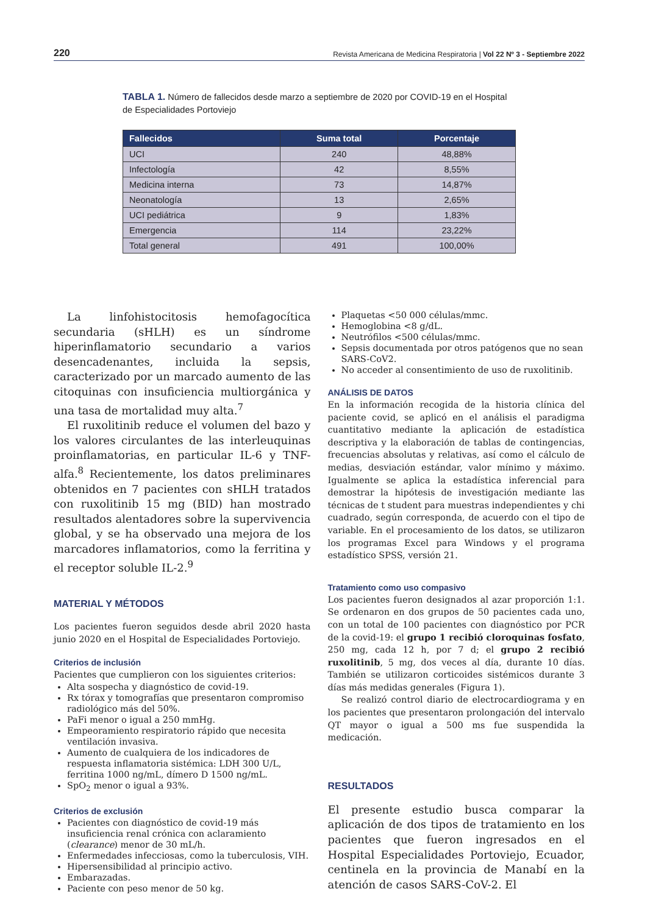220 Revista Americana de Medicina Respiratoria | Vol 22 Nº 3 - Septiembre 2022
TABLA 1. Número de fallecidos desde marzo a septiembre de 2020 por COVID-19 en el Hospital de Especialidades Portoviejo
| Fallecidos | Suma total | Porcentaje |
| --- | --- | --- |
| UCI | 240 | 48,88% |
| Infectología | 42 | 8,55% |
| Medicina interna | 73 | 14,87% |
| Neonatología | 13 | 2,65% |
| UCI pediátrica | 9 | 1,83% |
| Emergencia | 114 | 23,22% |
| Total general | 491 | 100,00% |
La linfohistocitosis hemofagocítica secundaria (sHLH) es un síndrome hiperinflamatorio secundario a varios desencadenantes, incluida la sepsis, caracterizado por un marcado aumento de las citoquinas con insuficiencia multiorgánica y una tasa de mortalidad muy alta.<sup>7</sup>
El ruxolitinib reduce el volumen del bazo y los valores circulantes de las interleuquinas proinflamatorias, en particular IL-6 y TNF-alfa.<sup>8</sup> Recientemente, los datos preliminares obtenidos en 7 pacientes con sHLH tratados con ruxolitinib 15 mg (BID) han mostrado resultados alentadores sobre la supervivencia global, y se ha observado una mejora de los marcadores inflamatorios, como la ferritina y el receptor soluble IL-2.<sup>9</sup>
MATERIAL Y MÉTODOS
Los pacientes fueron seguidos desde abril 2020 hasta junio 2020 en el Hospital de Especialidades Portoviejo.
Criterios de inclusión
Pacientes que cumplieron con los siguientes criterios:
Alta sospecha y diagnóstico de covid-19.
Rx tórax y tomografías que presentaron compromiso radiológico más del 50%.
PaFi menor o igual a 250 mmHg.
Empeoramiento respiratorio rápido que necesita ventilación invasiva.
Aumento de cualquiera de los indicadores de respuesta inflamatoria sistémica: LDH 300 U/L, ferritina 1000 ng/mL, dímero D 1500 ng/mL.
SpO<sub>2</sub> menor o igual a 93%.
Criterios de exclusión
Pacientes con diagnóstico de covid-19 más insuficiencia renal crónica con aclaramiento (clearance) menor de 30 mL/h.
Enfermedades infecciosas, como la tuberculosis, VIH.
Hipersensibilidad al principio activo.
Embarazadas.
Paciente con peso menor de 50 kg.
Plaquetas <50 000 células/mmc.
Hemoglobina <8 g/dL.
Neutrófilos <500 células/mmc.
Sepsis documentada por otros patógenos que no sean SARS-CoV2.
No acceder al consentimiento de uso de ruxolitinib.
ANÁLISIS DE DATOS
En la información recogida de la historia clínica del paciente covid, se aplicó en el análisis el paradigma cuantitativo mediante la aplicación de estadística descriptiva y la elaboración de tablas de contingencias, frecuencias absolutas y relativas, así como el cálculo de medias, desviación estándar, valor mínimo y máximo. Igualmente se aplica la estadística inferencial para demostrar la hipótesis de investigación mediante las técnicas de t student para muestras independientes y chi cuadrado, según corresponda, de acuerdo con el tipo de variable. En el procesamiento de los datos, se utilizaron los programas Excel para Windows y el programa estadístico SPSS, versión 21.
Tratamiento como uso compasivo
Los pacientes fueron designados al azar proporción 1:1. Se ordenaron en dos grupos de 50 pacientes cada uno, con un total de 100 pacientes con diagnóstico por PCR de la covid-19: el grupo 1 recibió cloroquinas fosfato, 250 mg, cada 12 h, por 7 d; el grupo 2 recibió ruxolitinib, 5 mg, dos veces al día, durante 10 días. También se utilizaron corticoides sistémicos durante 3 días más medidas generales (Figura 1).
Se realizó control diario de electrocardiograma y en los pacientes que presentaron prolongación del intervalo QT mayor o igual a 500 ms fue suspendida la medicación.
RESULTADOS
El presente estudio busca comparar la aplicación de dos tipos de tratamiento en los pacientes que fueron ingresados en el Hospital Especialidades Portoviejo, Ecuador, centinela en la provincia de Manabí en la atención de casos SARS-CoV-2. El